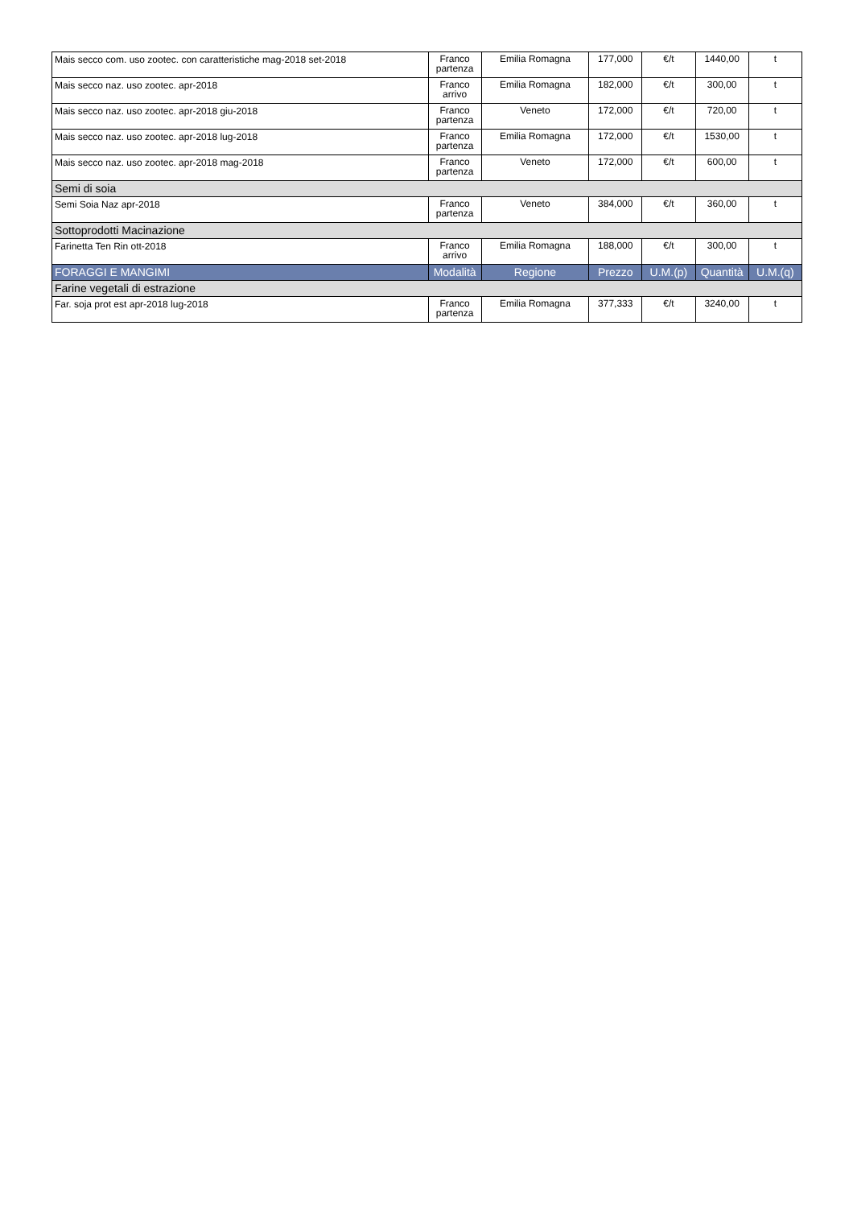| Mais secco com. uso zootec. con caratteristiche mag-2018 set-2018 | Franco partenza | Emilia Romagna | 177,000 | €/t | 1440,00 | t |
| Mais secco naz. uso zootec. apr-2018 | Franco arrivo | Emilia Romagna | 182,000 | €/t | 300,00 | t |
| Mais secco naz. uso zootec. apr-2018 giu-2018 | Franco partenza | Veneto | 172,000 | €/t | 720,00 | t |
| Mais secco naz. uso zootec. apr-2018 lug-2018 | Franco partenza | Emilia Romagna | 172,000 | €/t | 1530,00 | t |
| Mais secco naz. uso zootec. apr-2018 mag-2018 | Franco partenza | Veneto | 172,000 | €/t | 600,00 | t |
| Semi di soia | | | | | | |
| Semi Soia Naz apr-2018 | Franco partenza | Veneto | 384,000 | €/t | 360,00 | t |
| Sottoprodotti Macinazione | | | | | | |
| Farinetta Ten Rin ott-2018 | Franco arrivo | Emilia Romagna | 188,000 | €/t | 300,00 | t |
| FORAGGI E MANGIMI | Modalità | Regione | Prezzo | U.M.(p) | Quantità | U.M.(q) |
| Farine vegetali di estrazione | | | | | | |
| Far. soja prot est apr-2018 lug-2018 | Franco partenza | Emilia Romagna | 377,333 | €/t | 3240,00 | t |